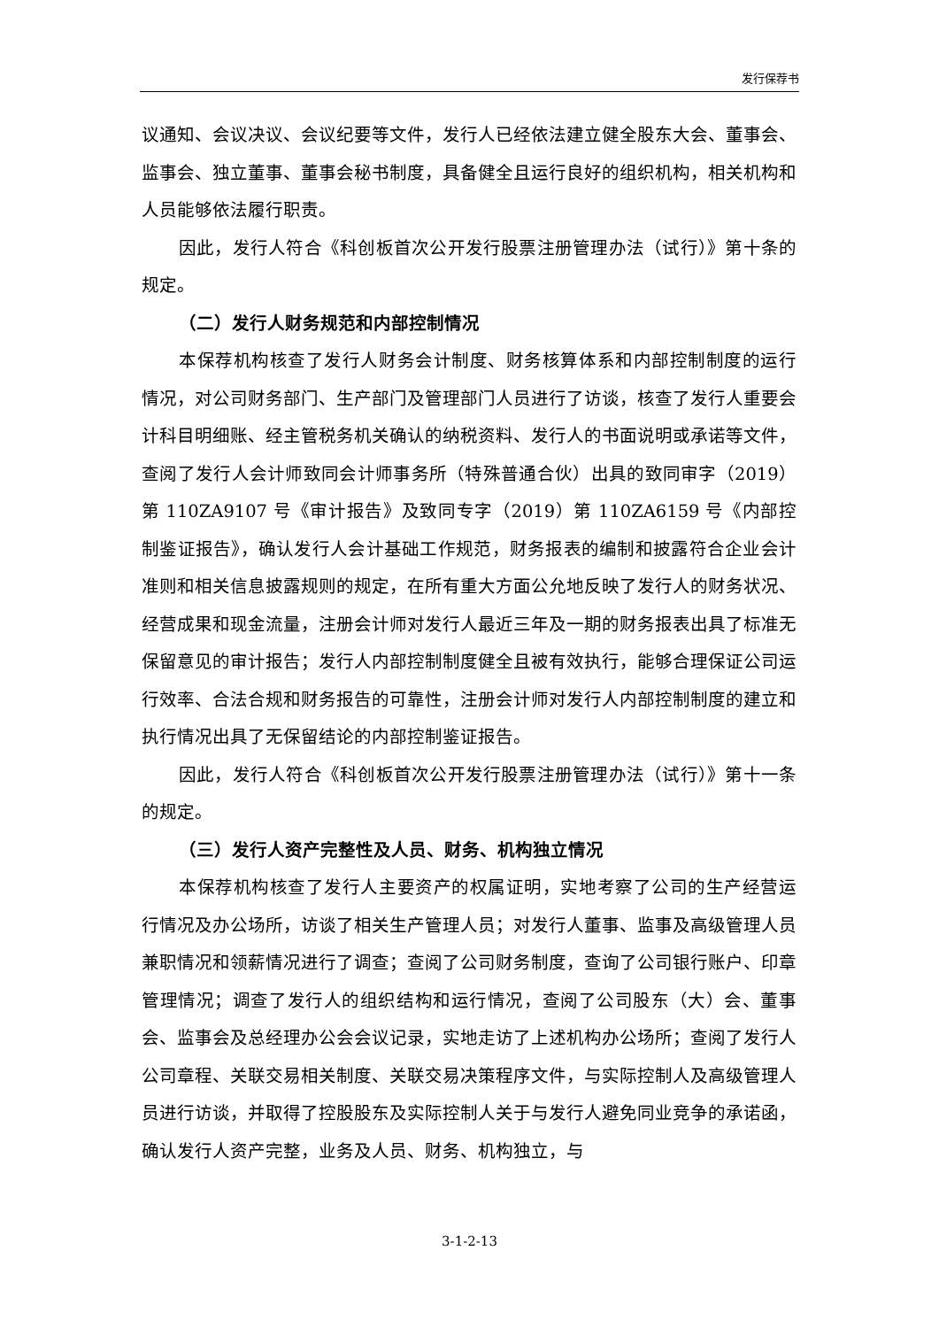发行保荐书
议通知、会议决议、会议纪要等文件，发行人已经依法建立健全股东大会、董事会、监事会、独立董事、董事会秘书制度，具备健全且运行良好的组织机构，相关机构和人员能够依法履行职责。
因此，发行人符合《科创板首次公开发行股票注册管理办法（试行）》第十条的规定。
（二）发行人财务规范和内部控制情况
本保荐机构核查了发行人财务会计制度、财务核算体系和内部控制制度的运行情况，对公司财务部门、生产部门及管理部门人员进行了访谈，核查了发行人重要会计科目明细账、经主管税务机关确认的纳税资料、发行人的书面说明或承诺等文件，查阅了发行人会计师致同会计师事务所（特殊普通合伙）出具的致同审字（2019）第 110ZA9107 号《审计报告》及致同专字（2019）第 110ZA6159 号《内部控制鉴证报告》，确认发行人会计基础工作规范，财务报表的编制和披露符合企业会计准则和相关信息披露规则的规定，在所有重大方面公允地反映了发行人的财务状况、经营成果和现金流量，注册会计师对发行人最近三年及一期的财务报表出具了标准无保留意见的审计报告；发行人内部控制制度健全且被有效执行，能够合理保证公司运行效率、合法合规和财务报告的可靠性，注册会计师对发行人内部控制制度的建立和执行情况出具了无保留结论的内部控制鉴证报告。
因此，发行人符合《科创板首次公开发行股票注册管理办法（试行）》第十一条的规定。
（三）发行人资产完整性及人员、财务、机构独立情况
本保荐机构核查了发行人主要资产的权属证明，实地考察了公司的生产经营运行情况及办公场所，访谈了相关生产管理人员；对发行人董事、监事及高级管理人员兼职情况和领薪情况进行了调查；查阅了公司财务制度，查询了公司银行账户、印章管理情况；调查了发行人的组织结构和运行情况，查阅了公司股东（大）会、董事会、监事会及总经理办公会会议记录，实地走访了上述机构办公场所；查阅了发行人公司章程、关联交易相关制度、关联交易决策程序文件，与实际控制人及高级管理人员进行访谈，并取得了控股股东及实际控制人关于与发行人避免同业竞争的承诺函，确认发行人资产完整，业务及人员、财务、机构独立，与
3-1-2-13